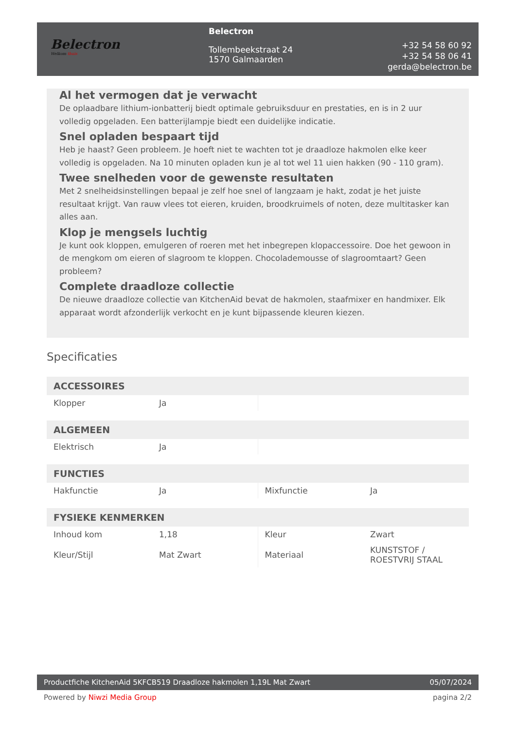Belectron
Welkom thuis
Belectron
Tollembeekstraat 24
1570 Galmaarden
+32 54 58 60 92
+32 54 58 06 41
gerda@belectron.be
Al het vermogen dat je verwacht
De oplaadbare lithium-ionbatterij biedt optimale gebruiksduur en prestaties, en is in 2 uur volledig opgeladen. Een batterijlampje biedt een duidelijke indicatie.
Snel opladen bespaart tijd
Heb je haast? Geen probleem. Je hoeft niet te wachten tot je draadloze hakmolen elke keer volledig is opgeladen. Na 10 minuten opladen kun je al tot wel 11 uien hakken (90 - 110 gram).
Twee snelheden voor de gewenste resultaten
Met 2 snelheidsinstellingen bepaal je zelf hoe snel of langzaam je hakt, zodat je het juiste resultaat krijgt. Van rauw vlees tot eieren, kruiden, broodkruimels of noten, deze multitasker kan alles aan.
Klop je mengsels luchtig
Je kunt ook kloppen, emulgeren of roeren met het inbegrepen klopaccessoire. Doe het gewoon in de mengkom om eieren of slagroom te kloppen. Chocolademousse of slagroomtaart? Geen probleem?
Complete draadloze collectie
De nieuwe draadloze collectie van KitchenAid bevat de hakmolen, staafmixer en handmixer. Elk apparaat wordt afzonderlijk verkocht en je kunt bijpassende kleuren kiezen.
Specificaties
| ACCESSOIRES | | | |
| --- | --- | --- | --- |
| Klopper | Ja | | |
| ALGEMEEN | | | |
| Elektrisch | Ja | | |
| FUNCTIES | | | |
| Hakfunctie | Ja | Mixfunctie | Ja |
| FYSIEKE KENMERKEN | | | |
| Inhoud kom | 1,18 | Kleur | Zwart |
| Kleur/Stijl | Mat Zwart | Materiaal | KUNSTSTOF / ROESTVRIJ STAAL |
Productfiche KitchenAid 5KFCB519 Draadloze hakmolen 1,19L Mat Zwart 05/07/2024
Powered by Niwzi Media Group pagina 2/2